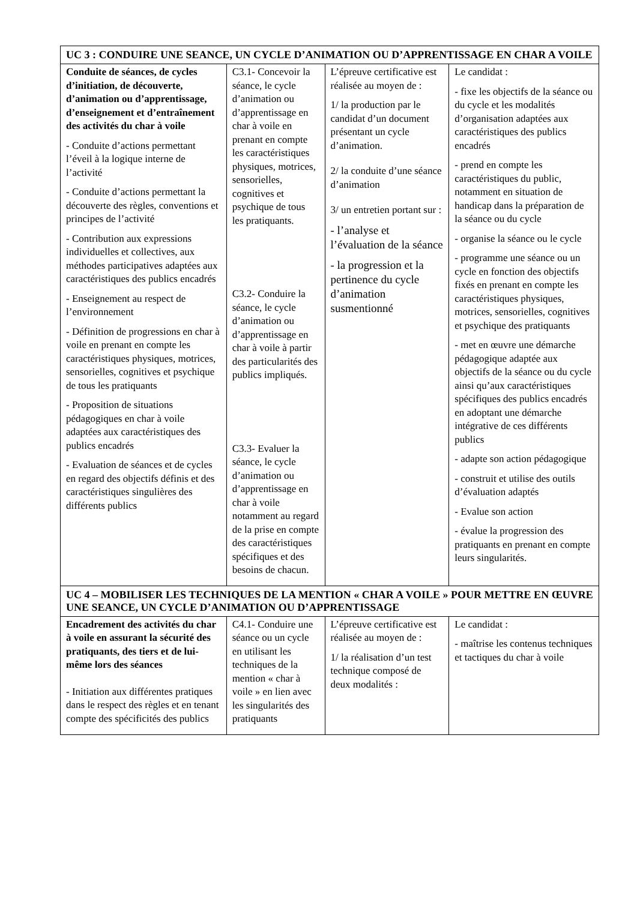| UC 3 : CONDUIRE UNE SEANCE, UN CYCLE D’ANIMATION OU D’APPRENTISSAGE EN CHAR A VOILE | | | |
| Conduite de séances, de cycles d’initiation, de découverte, d’animation ou d’apprentissage, d’enseignement et d’entraînement des activités du char à voile - Conduite d’actions permettant l’éveil à la logique interne de l’activité - Conduite d’actions permettant la découverte des règles, conventions et principes de l’activité - Contribution aux expressions individuelles et collectives, aux méthodes participatives adaptées aux caractéristiques des publics encadrés - Enseignement au respect de l’environnement - Définition de progressions en char à voile en prenant en compte les caractéristiques physiques, motrices, sensorielles, cognitives et psychique de tous les pratiquants - Proposition de situations pédagogiques en char à voile adaptées aux caractéristiques des publics encadrés - Evaluation de séances et de cycles en regard des objectifs définis et des caractéristiques singulières des différents publics | C3.1- Concevoir la séance, le cycle d’animation ou d’apprentissage en char à voile en prenant en compte les caractéristiques physiques, motrices, sensorielles, cognitives et psychique de tous les pratiquants. C3.2- Conduire la séance, le cycle d’animation ou d’apprentissage en char à voile à partir des particularités des publics impliqués. C3.3- Evaluer la séance, le cycle d’animation ou d’apprentissage en char à voile notamment au regard de la prise en compte des caractéristiques spécifiques et des besoins de chacun. | L’épreuve certificative est réalisée au moyen de : 1/ la production par le candidat d’un document présentant un cycle d’animation. 2/ la conduite d’une séance d’animation 3/ un entretien portant sur : - l’analyse et l’évaluation de la séance - la progression et la pertinence du cycle d’animation susmentionné | Le candidat : - fixe les objectifs de la séance ou du cycle et les modalités d’organisation adaptées aux caractéristiques des publics encadrés - prend en compte les caractéristiques du public, notamment en situation de handicap dans la préparation de la séance ou du cycle - organise la séance ou le cycle - programme une séance ou un cycle en fonction des objectifs fixés en prenant en compte les caractéristiques physiques, motrices, sensorielles, cognitives et psychique des pratiquants - met en œuvre une démarche pédagogique adaptée aux objectifs de la séance ou du cycle ainsi qu’aux caractéristiques spécifiques des publics encadrés en adoptant une démarche intégrative de ces différents publics - adapte son action pédagogique - construit et utilise des outils d’évaluation adaptés - Evalue son action - évalue la progression des pratiquants en prenant en compte leurs singularités. |
| UC 4 – MOBILISER LES TECHNIQUES DE LA MENTION « CHAR A VOILE » POUR METTRE EN ŒUVRE UNE SEANCE, UN CYCLE D’ANIMATION OU D’APPRENTISSAGE | | | |
| Encadrement des activités du char à voile en assurant la sécurité des pratiquants, des tiers et de lui-même lors des séances - Initiation aux différentes pratiques dans le respect des règles et en tenant compte des spécificités des publics | C4.1- Conduire une séance ou un cycle en utilisant les techniques de la mention « char à voile » en lien avec les singularités des pratiquants | L’épreuve certificative est réalisée au moyen de : 1/ la réalisation d’un test technique composé de deux modalités : | Le candidat : - maîtrise les contenus techniques et tactiques du char à voile |